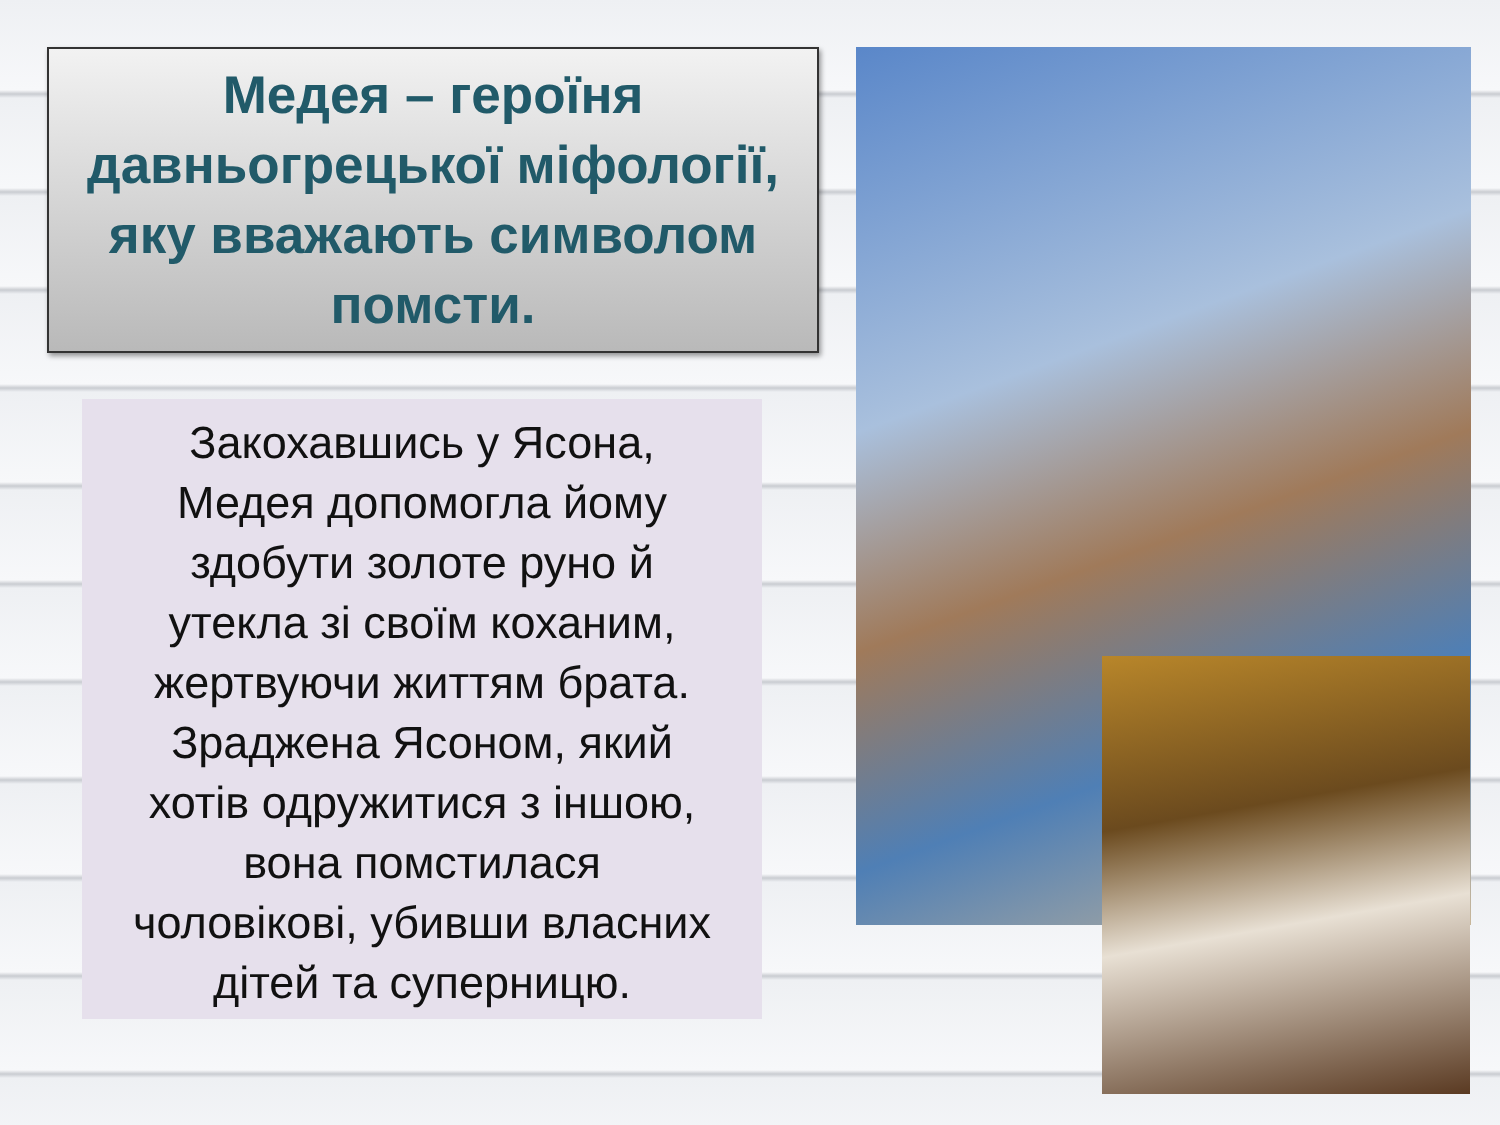Медея – героїня давньогрецької міфології, яку вважають символом помсти.
Закохавшись у Ясона,
Медея допомогла йому
здобути золоте руно й
утекла зі своїм коханим,
жертвуючи життям брата.
Зраджена Ясоном, який
хотів одружитися з іншою,
вона помстилася
чоловікові, убивши власних
дітей та суперницю.